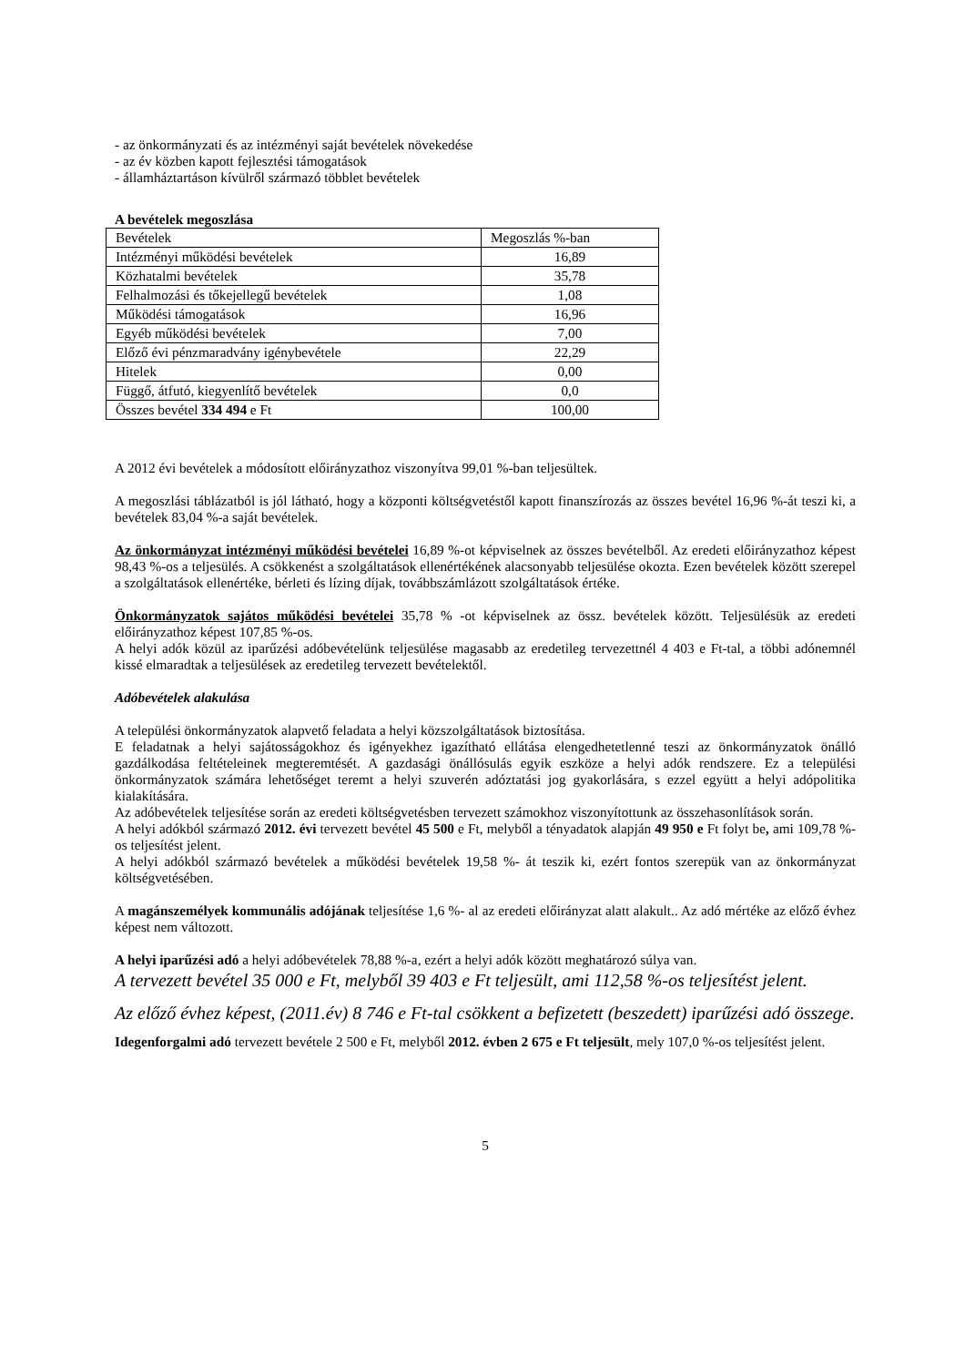- az önkormányzati és az intézményi saját bevételek növekedése
- az év közben kapott fejlesztési támogatások
- államháztartáson kívülről származó többlet bevételek
A bevételek megoszlása
| Bevételek | Megoszlás %-ban |
| Intézményi működési bevételek | 16,89 |
| Közhatalmi bevételek | 35,78 |
| Felhalmozási és tőkejellegű bevételek | 1,08 |
| Működési támogatások | 16,96 |
| Egyéb működési bevételek | 7,00 |
| Előző évi pénzmaradvány igénybevétele | 22,29 |
| Hitelek | 0,00 |
| Függő, átfutó, kiegyenlítő bevételek | 0,0 |
| Összes bevétel 334 494 e Ft | 100,00 |
A 2012 évi bevételek a módosított előirányzathoz viszonyítva 99,01 %-ban teljesültek.
A megoszlási táblázatból is jól látható, hogy a központi költségvetéstől kapott finanszírozás az összes bevétel 16,96 %-át teszi ki, a bevételek 83,04 %-a saját bevételek.
Az önkormányzat intézményi működési bevételei 16,89 %-ot képviselnek az összes bevételből. Az eredeti előirányzathoz képest 98,43 %-os a teljesülés. A csökkenést a szolgáltatások ellenértékének alacsonyabb teljesülése okozta. Ezen bevételek között szerepel a szolgáltatások ellenértéke, bérleti és lízing díjak, továbbszámlázott szolgáltatások értéke.
Önkormányzatok sajátos működési bevételei 35,78 % -ot képviselnek az össz. bevételek között. Teljesülésük az eredeti előirányzathoz képest 107,85 %-os.
A helyi adók közül az iparűzési adóbevételünk teljesülése magasabb az eredetileg tervezettnél 4 403 e Ft-tal, a többi adónemnél kissé elmaradtak a teljesülések az eredetileg tervezett bevételektől.
Adóbevételek alakulása
A települési önkormányzatok alapvető feladata a helyi közszolgáltatások biztosítása.
E feladatnak a helyi sajátosságokhoz és igényekhez igazítható ellátása elengedhetetlenné teszi az önkormányzatok önálló gazdálkodása feltételeinek megteremtését. A gazdasági önállósulás egyik eszköze a helyi adók rendszere. Ez a települési önkormányzatok számára lehetőséget teremt a helyi szuverén adóztatási jog gyakorlására, s ezzel együtt a helyi adópolitika kialakítására.
Az adóbevételek teljesítése során az eredeti költségvetésben tervezett számokhoz viszonyítottunk az összehasonlítások során.
A helyi adókból származó 2012. évi tervezett bevétel 45 500 e Ft, melyből a tényadatok alapján 49 950 e Ft folyt be, ami 109,78 %-os teljesítést jelent.
A helyi adókból származó bevételek a működési bevételek 19,58 %- át teszik ki, ezért fontos szerepük van az önkormányzat költségvetésében.
A magánszemélyek kommunális adójának teljesítése 1,6 %- al az eredeti előirányzat alatt alakult.. Az adó mértéke az előző évhez képest nem változott.
A helyi iparűzési adó a helyi adóbevételek 78,88 %-a, ezért a helyi adók között meghatározó súlya van.
A tervezett bevétel 35 000 e Ft, melyből 39 403 e Ft teljesült, ami 112,58 %-os teljesítést jelent.
Az előző évhez képest, (2011.év) 8 746 e Ft-tal csökkent a befizetett (beszedett) iparűzési adó összege.
Idegenforgalmi adó tervezett bevétele 2 500 e Ft, melyből 2012. évben 2 675 e Ft teljesült, mely 107,0 %-os teljesítést jelent.
5